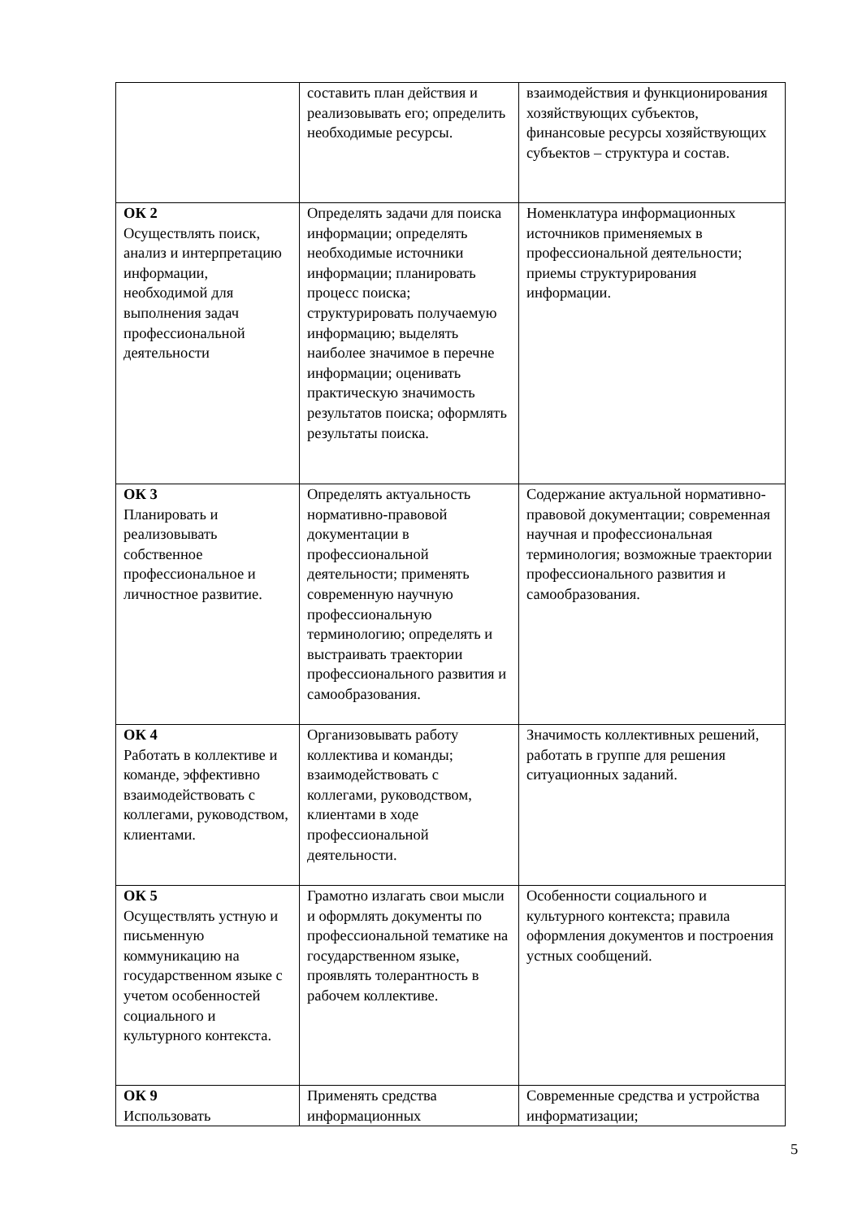| | составить план действия и реализовывать его; определить необходимые ресурсы. | взаимодействия и функционирования хозяйствующих субъектов, финансовые ресурсы хозяйствующих субъектов – структура и состав. |
| ОК 2 Осуществлять поиск, анализ и интерпретацию информации, необходимой для выполнения задач профессиональной деятельности | Определять задачи для поиска информации; определять необходимые источники информации; планировать процесс поиска; структурировать получаемую информацию; выделять наиболее значимое в перечне информации; оценивать практическую значимость результатов поиска; оформлять результаты поиска. | Номенклатура информационных источников применяемых в профессиональной деятельности; приемы структурирования информации. |
| ОК 3 Планировать и реализовывать собственное профессиональное и личностное развитие. | Определять актуальность нормативно-правовой документации в профессиональной деятельности; применять современную научную профессиональную терминологию; определять и выстраивать траектории профессионального развития и самообразования. | Содержание актуальной нормативно-правовой документации; современная научная и профессиональная терминология; возможные траектории профессионального развития и самообразования. |
| ОК 4 Работать в коллективе и команде, эффективно взаимодействовать с коллегами, руководством, клиентами. | Организовывать работу коллектива и команды; взаимодействовать с коллегами, руководством, клиентами в ходе профессиональной деятельности. | Значимость коллективных решений, работать в группе для решения ситуационных заданий. |
| ОК 5 Осуществлять устную и письменную коммуникацию на государственном языке с учетом особенностей социального и культурного контекста. | Грамотно излагать свои мысли и оформлять документы по профессиональной тематике на государственном языке, проявлять толерантность в рабочем коллективе. | Особенности социального и культурного контекста; правила оформления документов и построения устных сообщений. |
| ОК 9 Использовать | Применять средства информационных | Современные средства и устройства информатизации; |
5